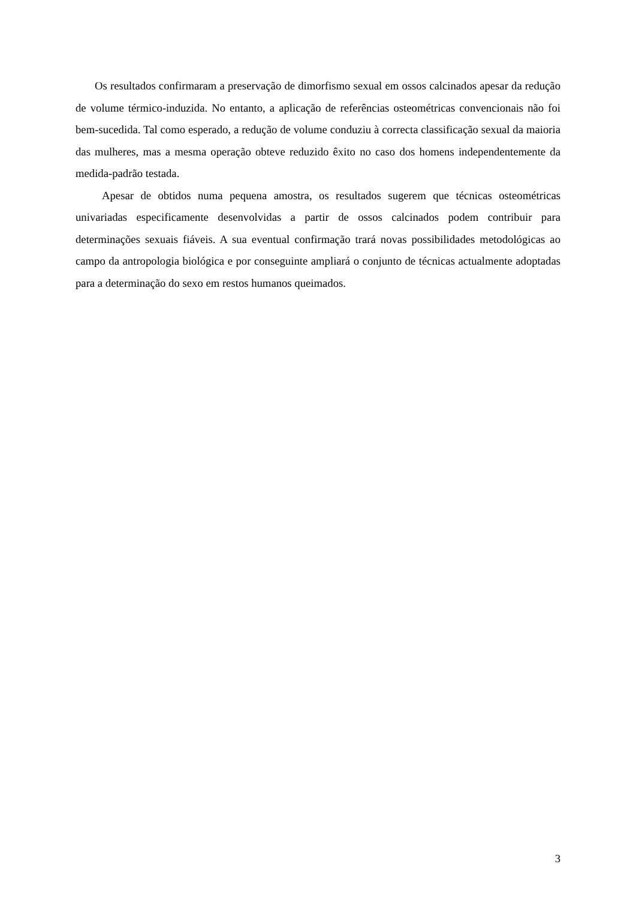Os resultados confirmaram a preservação de dimorfismo sexual em ossos calcinados apesar da redução de volume térmico-induzida. No entanto, a aplicação de referências osteométricas convencionais não foi bem-sucedida. Tal como esperado, a redução de volume conduziu à correcta classificação sexual da maioria das mulheres, mas a mesma operação obteve reduzido êxito no caso dos homens independentemente da medida-padrão testada.
Apesar de obtidos numa pequena amostra, os resultados sugerem que técnicas osteométricas univariadas especificamente desenvolvidas a partir de ossos calcinados podem contribuir para determinações sexuais fiáveis. A sua eventual confirmação trará novas possibilidades metodológicas ao campo da antropologia biológica e por conseguinte ampliará o conjunto de técnicas actualmente adoptadas para a determinação do sexo em restos humanos queimados.
3